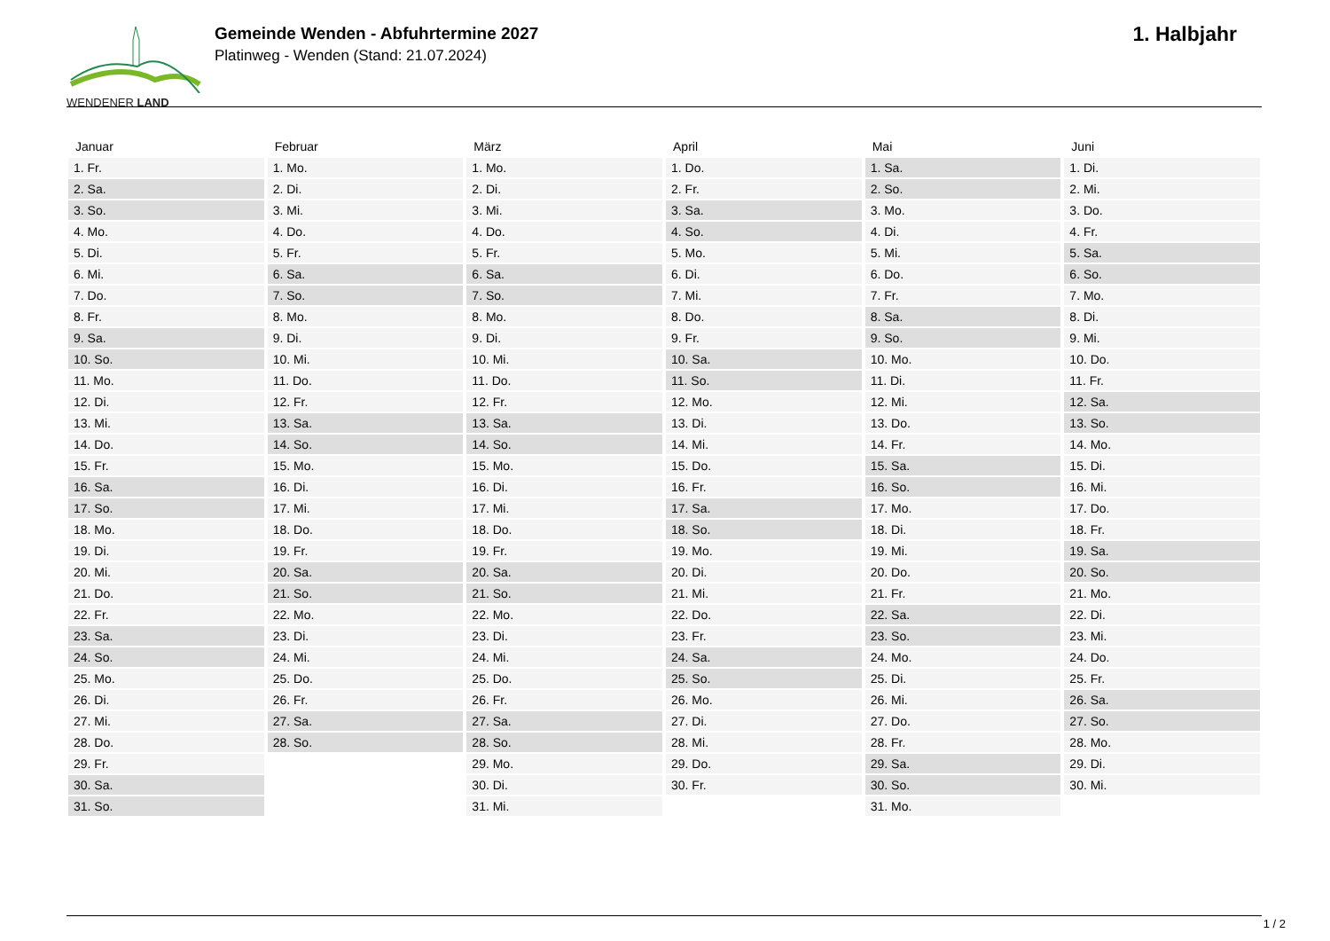WENDENER LAND
Gemeinde Wenden - Abfuhrtermine 2027
Platinweg - Wenden (Stand: 21.07.2024)
1. Halbjahr
| Januar |
| --- |
| 1. Fr. |
| 2. Sa. |
| 3. So. |
| 4. Mo. |
| 5. Di. |
| 6. Mi. |
| 7. Do. |
| 8. Fr. |
| 9. Sa. |
| 10. So. |
| 11. Mo. |
| 12. Di. |
| 13. Mi. |
| 14. Do. |
| 15. Fr. |
| 16. Sa. |
| 17. So. |
| 18. Mo. |
| 19. Di. |
| 20. Mi. |
| 21. Do. |
| 22. Fr. |
| 23. Sa. |
| 24. So. |
| 25. Mo. |
| 26. Di. |
| 27. Mi. |
| 28. Do. |
| 29. Fr. |
| 30. Sa. |
| 31. So. |
| Februar |
| --- |
| 1. Mo. |
| 2. Di. |
| 3. Mi. |
| 4. Do. |
| 5. Fr. |
| 6. Sa. |
| 7. So. |
| 8. Mo. |
| 9. Di. |
| 10. Mi. |
| 11. Do. |
| 12. Fr. |
| 13. Sa. |
| 14. So. |
| 15. Mo. |
| 16. Di. |
| 17. Mi. |
| 18. Do. |
| 19. Fr. |
| 20. Sa. |
| 21. So. |
| 22. Mo. |
| 23. Di. |
| 24. Mi. |
| 25. Do. |
| 26. Fr. |
| 27. Sa. |
| 28. So. |
| März |
| --- |
| 1. Mo. |
| 2. Di. |
| 3. Mi. |
| 4. Do. |
| 5. Fr. |
| 6. Sa. |
| 7. So. |
| 8. Mo. |
| 9. Di. |
| 10. Mi. |
| 11. Do. |
| 12. Fr. |
| 13. Sa. |
| 14. So. |
| 15. Mo. |
| 16. Di. |
| 17. Mi. |
| 18. Do. |
| 19. Fr. |
| 20. Sa. |
| 21. So. |
| 22. Mo. |
| 23. Di. |
| 24. Mi. |
| 25. Do. |
| 26. Fr. |
| 27. Sa. |
| 28. So. |
| 29. Mo. |
| 30. Di. |
| 31. Mi. |
| April |
| --- |
| 1. Do. |
| 2. Fr. |
| 3. Sa. |
| 4. So. |
| 5. Mo. |
| 6. Di. |
| 7. Mi. |
| 8. Do. |
| 9. Fr. |
| 10. Sa. |
| 11. So. |
| 12. Mo. |
| 13. Di. |
| 14. Mi. |
| 15. Do. |
| 16. Fr. |
| 17. Sa. |
| 18. So. |
| 19. Mo. |
| 20. Di. |
| 21. Mi. |
| 22. Do. |
| 23. Fr. |
| 24. Sa. |
| 25. So. |
| 26. Mo. |
| 27. Di. |
| 28. Mi. |
| 29. Do. |
| 30. Fr. |
| Mai |
| --- |
| 1. Sa. |
| 2. So. |
| 3. Mo. |
| 4. Di. |
| 5. Mi. |
| 6. Do. |
| 7. Fr. |
| 8. Sa. |
| 9. So. |
| 10. Mo. |
| 11. Di. |
| 12. Mi. |
| 13. Do. |
| 14. Fr. |
| 15. Sa. |
| 16. So. |
| 17. Mo. |
| 18. Di. |
| 19. Mi. |
| 20. Do. |
| 21. Fr. |
| 22. Sa. |
| 23. So. |
| 24. Mo. |
| 25. Di. |
| 26. Mi. |
| 27. Do. |
| 28. Fr. |
| 29. Sa. |
| 30. So. |
| 31. Mo. |
| Juni |
| --- |
| 1. Di. |
| 2. Mi. |
| 3. Do. |
| 4. Fr. |
| 5. Sa. |
| 6. So. |
| 7. Mo. |
| 8. Di. |
| 9. Mi. |
| 10. Do. |
| 11. Fr. |
| 12. Sa. |
| 13. So. |
| 14. Mo. |
| 15. Di. |
| 16. Mi. |
| 17. Do. |
| 18. Fr. |
| 19. Sa. |
| 20. So. |
| 21. Mo. |
| 22. Di. |
| 23. Mi. |
| 24. Do. |
| 25. Fr. |
| 26. Sa. |
| 27. So. |
| 28. Mo. |
| 29. Di. |
| 30. Mi. |
1 / 2